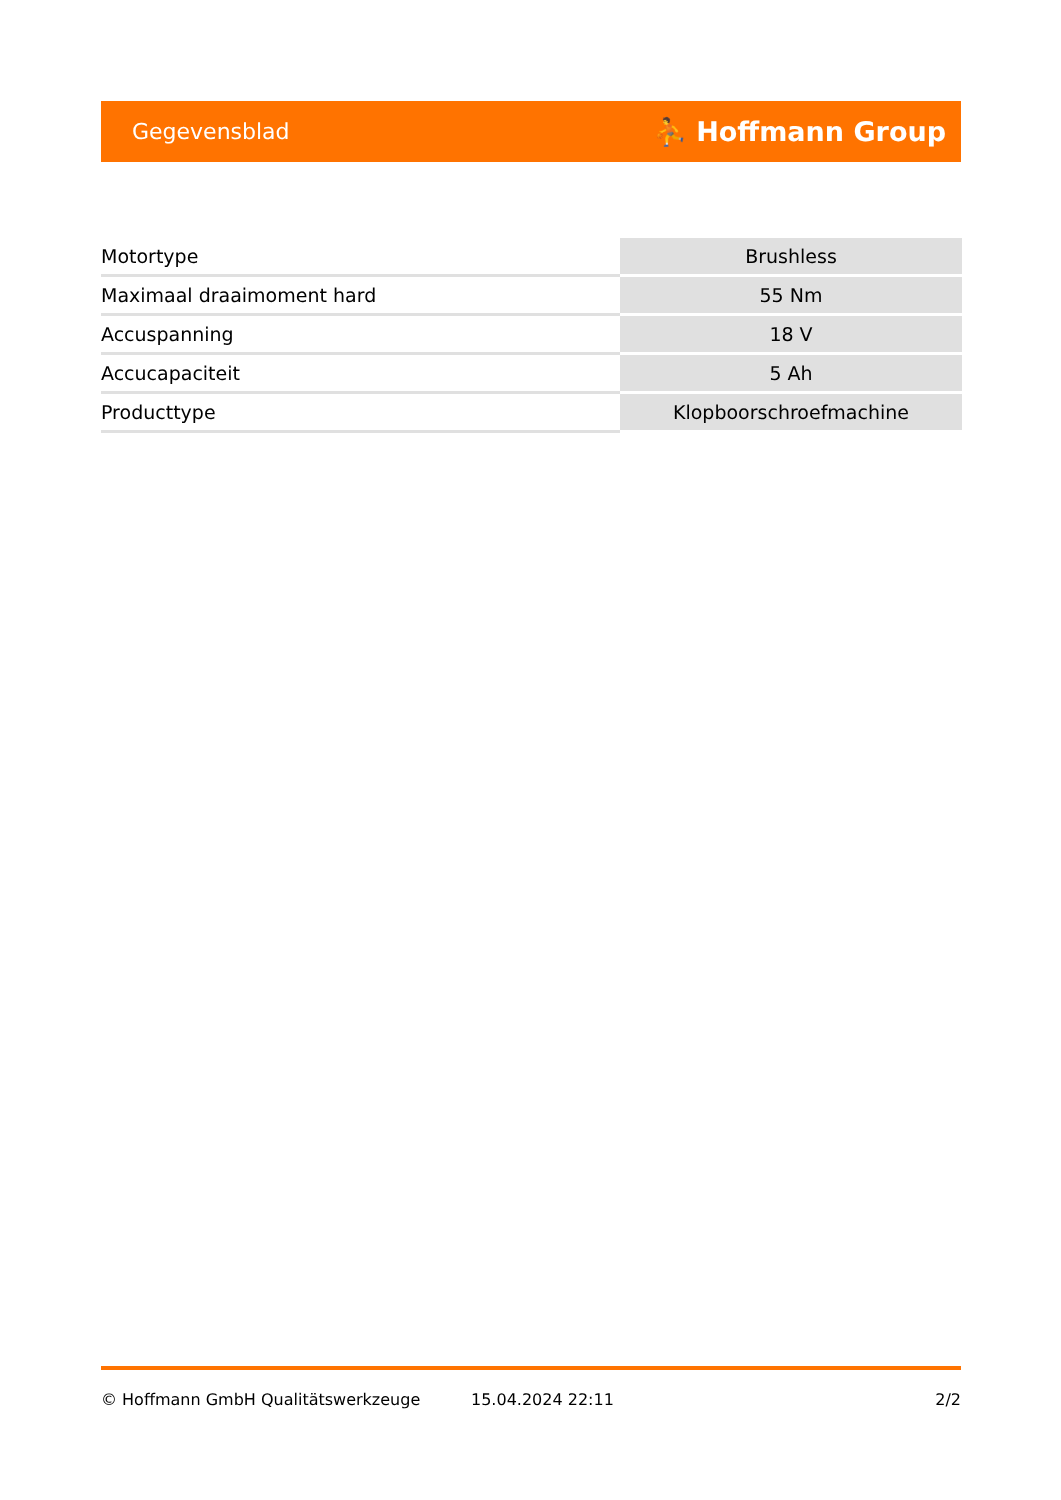Gegevensblad ⛹ Hoffmann Group
| Motortype | Brushless |
| Maximaal draaimoment hard | 55 Nm |
| Accuspanning | 18 V |
| Accucapaciteit | 5 Ah |
| Producttype | Klopboorschroefmachine |
© Hoffmann GmbH Qualitätswerkzeuge 15.04.2024 22:11 2/2